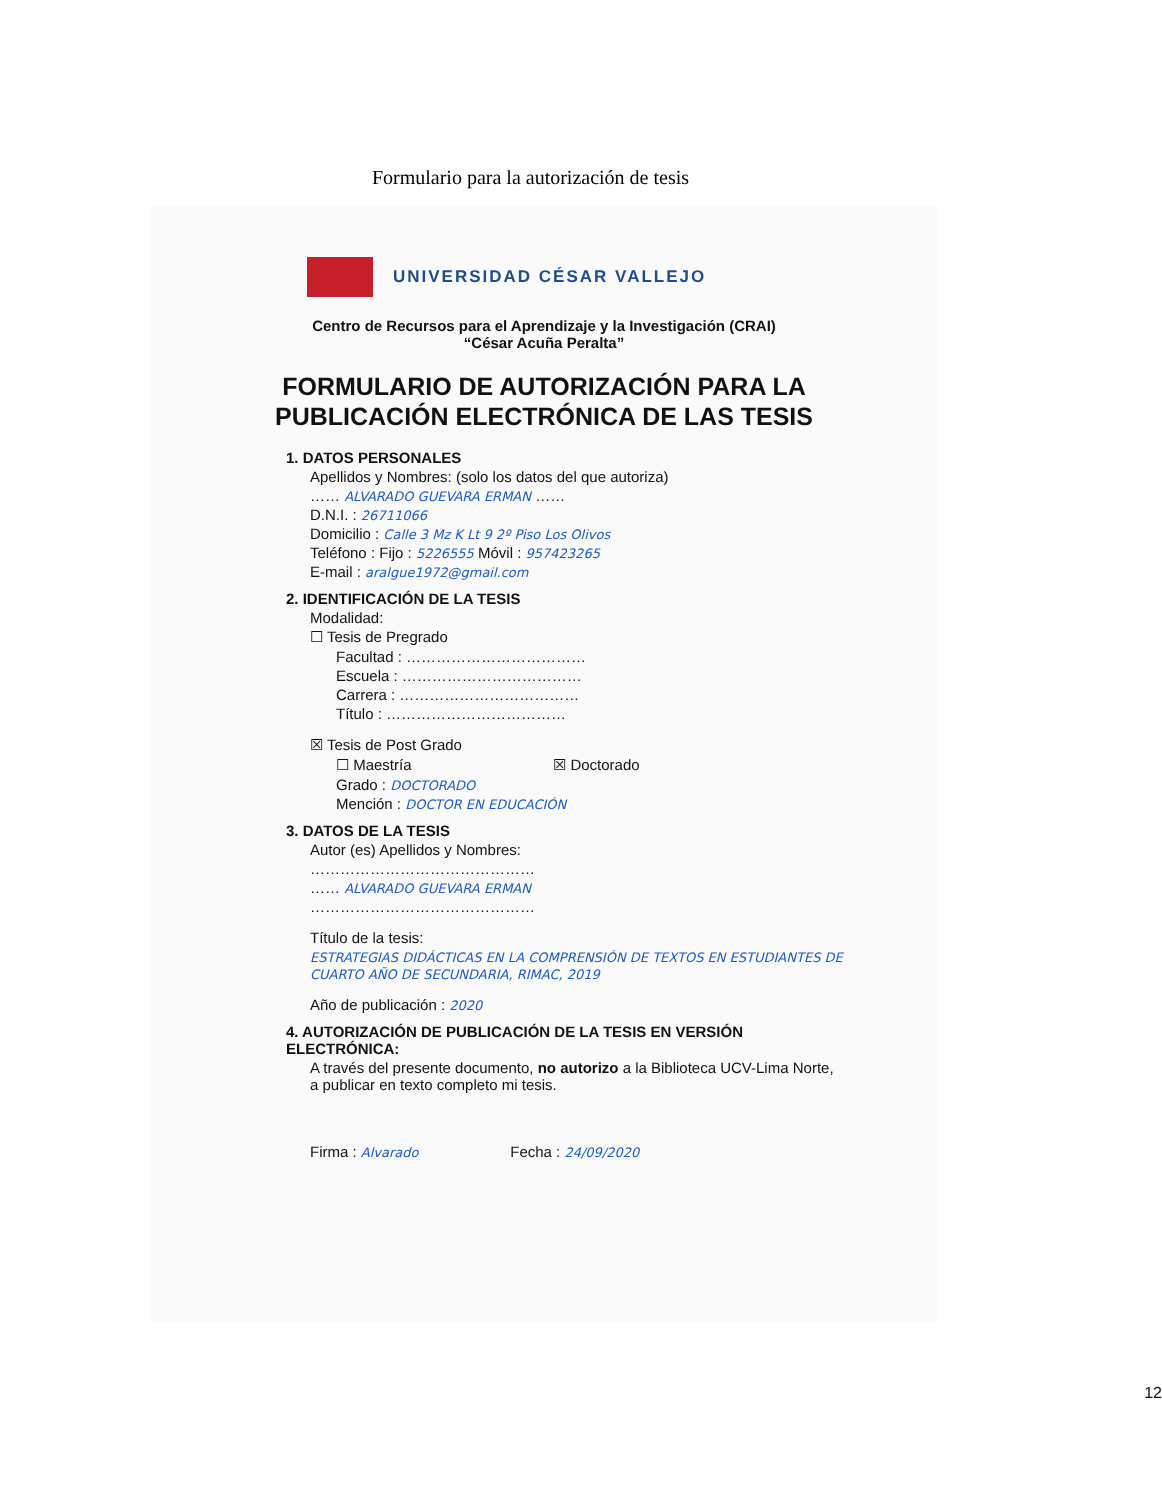Formulario para la autorización de tesis
UNIVERSIDAD CÉSAR VALLEJO
Centro de Recursos para el Aprendizaje y la Investigación (CRAI)
“César Acuña Peralta”
FORMULARIO DE AUTORIZACIÓN PARA LA
PUBLICACIÓN ELECTRÓNICA DE LAS TESIS
1. DATOS PERSONALES
Apellidos y Nombres: (solo los datos del que autoriza)
…… ALVARADO GUEVARA ERMAN ……
D.N.I. : 26711066
Domicilio : Calle 3 Mz K Lt 9 2º Piso Los Olivos
Teléfono : Fijo : 5226555 Móvil : 957423265
E-mail : aralgue1972@gmail.com
2. IDENTIFICACIÓN DE LA TESIS
Modalidad:
☐ Tesis de Pregrado
Facultad : ………………………………
Escuela : ………………………………
Carrera : ………………………………
Título : ………………………………
☒ Tesis de Post Grado
☐ Maestría ☒ Doctorado
Grado : DOCTORADO
Mención : DOCTOR EN EDUCACIÓN
3. DATOS DE LA TESIS
Autor (es) Apellidos y Nombres:
………………………………………
…… ALVARADO GUEVARA ERMAN
………………………………………
Título de la tesis:
ESTRATEGIAS DIDÁCTICAS EN LA COMPRENSIÓN DE TEXTOS EN ESTUDIANTES DE CUARTO AÑO DE SECUNDARIA, RIMAC, 2019
Año de publicación : 2020
4. AUTORIZACIÓN DE PUBLICACIÓN DE LA TESIS EN VERSIÓN ELECTRÓNICA:
A través del presente documento, no autorizo a la Biblioteca UCV-Lima Norte, a publicar en texto completo mi tesis.
Firma : Alvarado Fecha : 24/09/2020
12